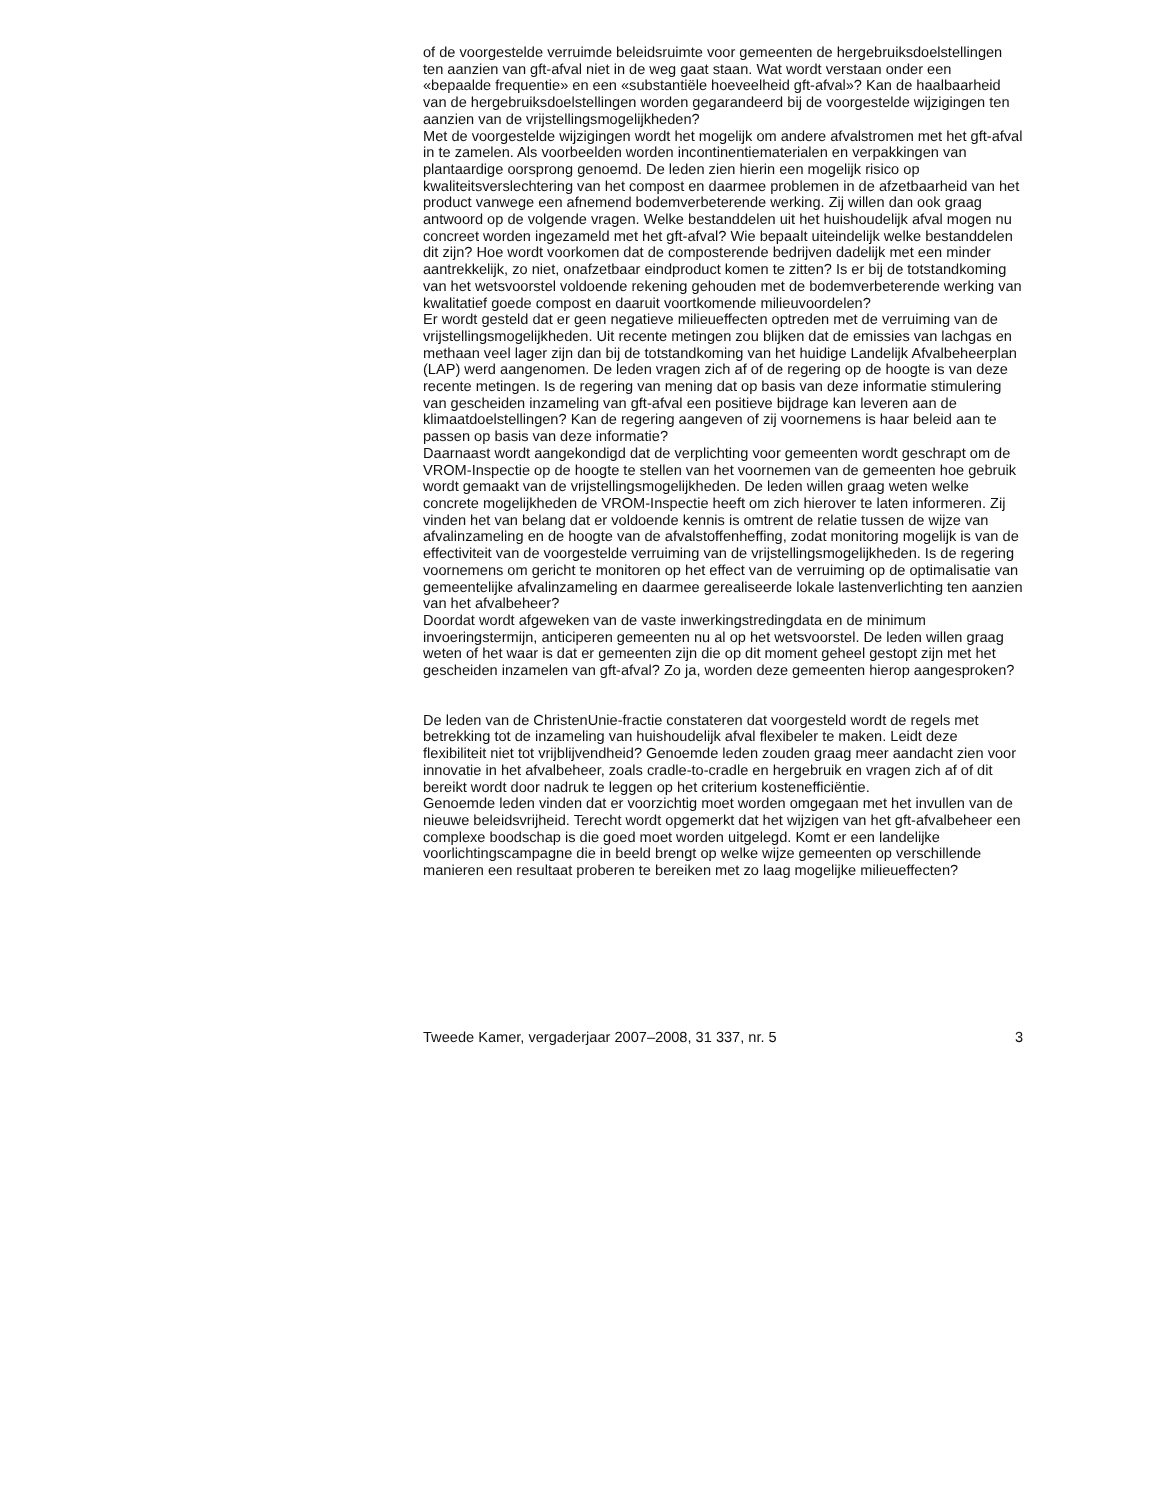of de voorgestelde verruimde beleidsruimte voor gemeenten de hergebruiksdoelstellingen ten aanzien van gft-afval niet in de weg gaat staan. Wat wordt verstaan onder een «bepaalde frequentie» en een «substantiële hoeveelheid gft-afval»? Kan de haalbaarheid van de hergebruiksdoelstellingen worden gegarandeerd bij de voorgestelde wijzigingen ten aanzien van de vrijstellingsmogelijkheden?
Met de voorgestelde wijzigingen wordt het mogelijk om andere afvalstromen met het gft-afval in te zamelen. Als voorbeelden worden incontinentiematerialen en verpakkingen van plantaardige oorsprong genoemd. De leden zien hierin een mogelijk risico op kwaliteitsverslechtering van het compost en daarmee problemen in de afzetbaarheid van het product vanwege een afnemend bodemverbeterende werking. Zij willen dan ook graag antwoord op de volgende vragen. Welke bestanddelen uit het huishoudelijk afval mogen nu concreet worden ingezameld met het gft-afval? Wie bepaalt uiteindelijk welke bestanddelen dit zijn? Hoe wordt voorkomen dat de composterende bedrijven dadelijk met een minder aantrekkelijk, zo niet, onafzetbaar eindproduct komen te zitten? Is er bij de totstandkoming van het wetsvoorstel voldoende rekening gehouden met de bodemverbeterende werking van kwalitatief goede compost en daaruit voortkomende milieuvoordelen?
Er wordt gesteld dat er geen negatieve milieueffecten optreden met de verruiming van de vrijstellingsmogelijkheden. Uit recente metingen zou blijken dat de emissies van lachgas en methaan veel lager zijn dan bij de totstandkoming van het huidige Landelijk Afvalbeheerplan (LAP) werd aangenomen. De leden vragen zich af of de regering op de hoogte is van deze recente metingen. Is de regering van mening dat op basis van deze informatie stimulering van gescheiden inzameling van gft-afval een positieve bijdrage kan leveren aan de klimaatdoelstellingen? Kan de regering aangeven of zij voornemens is haar beleid aan te passen op basis van deze informatie?
Daarnaast wordt aangekondigd dat de verplichting voor gemeenten wordt geschrapt om de VROM-Inspectie op de hoogte te stellen van het voornemen van de gemeenten hoe gebruik wordt gemaakt van de vrijstellingsmogelijkheden. De leden willen graag weten welke concrete mogelijkheden de VROM-Inspectie heeft om zich hierover te laten informeren. Zij vinden het van belang dat er voldoende kennis is omtrent de relatie tussen de wijze van afvalinzameling en de hoogte van de afvalstoffenheffing, zodat monitoring mogelijk is van de effectiviteit van de voorgestelde verruiming van de vrijstellingsmogelijkheden. Is de regering voornemens om gericht te monitoren op het effect van de verruiming op de optimalisatie van gemeentelijke afvalinzameling en daarmee gerealiseerde lokale lastenverlichting ten aanzien van het afvalbeheer?
Doordat wordt afgeweken van de vaste inwerkingstredingdata en de minimum invoeringstermijn, anticiperen gemeenten nu al op het wetsvoorstel. De leden willen graag weten of het waar is dat er gemeenten zijn die op dit moment geheel gestopt zijn met het gescheiden inzamelen van gft-afval? Zo ja, worden deze gemeenten hierop aangesproken?
De leden van de ChristenUnie-fractie constateren dat voorgesteld wordt de regels met betrekking tot de inzameling van huishoudelijk afval flexibeler te maken. Leidt deze flexibiliteit niet tot vrijblijvendheid? Genoemde leden zouden graag meer aandacht zien voor innovatie in het afvalbeheer, zoals cradle-to-cradle en hergebruik en vragen zich af of dit bereikt wordt door nadruk te leggen op het criterium kostenefficiëntie.
Genoemde leden vinden dat er voorzichtig moet worden omgegaan met het invullen van de nieuwe beleidsvrijheid. Terecht wordt opgemerkt dat het wijzigen van het gft-afvalbeheer een complexe boodschap is die goed moet worden uitgelegd. Komt er een landelijke voorlichtingscampagne die in beeld brengt op welke wijze gemeenten op verschillende manieren een resultaat proberen te bereiken met zo laag mogelijke milieueffecten?
Tweede Kamer, vergaderjaar 2007–2008, 31 337, nr. 5 3